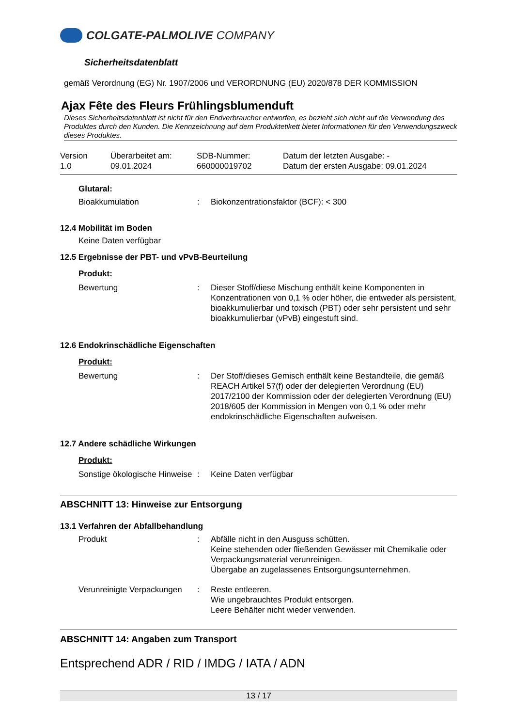COLGATE-PALMOLIVE COMPANY
Sicherheitsdatenblatt
gemäß Verordnung (EG) Nr. 1907/2006 und VERORDNUNG (EU) 2020/878 DER KOMMISSION
Ajax Fête des Fleurs Frühlingsblumenduft
Dieses Sicherheitsdatenblatt ist nicht für den Endverbraucher entworfen, es bezieht sich nicht auf die Verwendung des Produktes durch den Kunden. Die Kennzeichnung auf dem Produktetikett bietet Informationen für den Verwendungszweck dieses Produktes.
Version
1.0
Überarbeitet am:
09.01.2024
SDB-Nummer:
660000019702
Datum der letzten Ausgabe: -
Datum der ersten Ausgabe: 09.01.2024
Glutaral:
| Bioakkumulation | : | Biokonzentrationsfaktor (BCF): < 300 |
12.4 Mobilität im Boden
Keine Daten verfügbar
12.5 Ergebnisse der PBT- und vPvB-Beurteilung
Produkt:
| Bewertung | : | Dieser Stoff/diese Mischung enthält keine Komponenten in Konzentrationen von 0,1 % oder höher, die entweder als persistent, bioakkumulierbar und toxisch (PBT) oder sehr persistent und sehr bioakkumulierbar (vPvB) eingestuft sind. |
12.6 Endokrinschädliche Eigenschaften
Produkt:
| Bewertung | : | Der Stoff/dieses Gemisch enthält keine Bestandteile, die gemäß REACH Artikel 57(f) oder der delegierten Verordnung (EU) 2017/2100 der Kommission oder der delegierten Verordnung (EU) 2018/605 der Kommission in Mengen von 0,1 % oder mehr endokrinschädliche Eigenschaften aufweisen. |
12.7 Andere schädliche Wirkungen
Produkt:
| Sonstige ökologische Hinweise | : | Keine Daten verfügbar |
ABSCHNITT 13: Hinweise zur Entsorgung
13.1 Verfahren der Abfallbehandlung
| Produkt | : | Abfälle nicht in den Ausguss schütten. Keine stehenden oder fließenden Gewässer mit Chemikalie oder Verpackungsmaterial verunreinigen. Übergabe an zugelassenes Entsorgungsunternehmen. |
| Verunreinigte Verpackungen | : | Reste entleeren. Wie ungebrauchtes Produkt entsorgen. Leere Behälter nicht wieder verwenden. |
ABSCHNITT 14: Angaben zum Transport
Entsprechend ADR / RID / IMDG / IATA / ADN
13 / 17